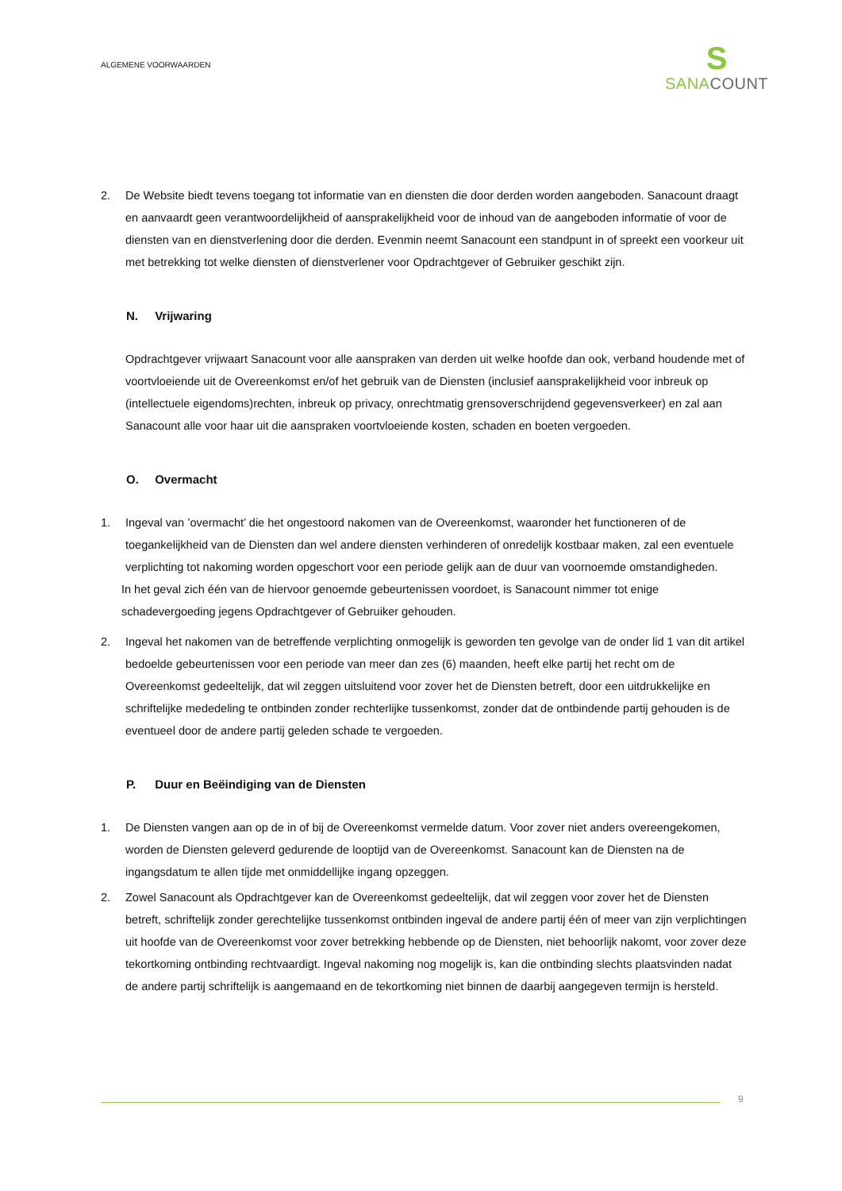ALGEMENE VOORWAARDEN
S
SANA COUNT
2. De Website biedt tevens toegang tot informatie van en diensten die door derden worden aangeboden. Sanacount draagt en aanvaardt geen verantwoordelijkheid of aansprakelijkheid voor de inhoud van de aangeboden informatie of voor de diensten van en dienstverlening door die derden. Evenmin neemt Sanacount een standpunt in of spreekt een voorkeur uit met betrekking tot welke diensten of dienstverlener voor Opdrachtgever of Gebruiker geschikt zijn.
N. Vrijwaring
Opdrachtgever vrijwaart Sanacount voor alle aanspraken van derden uit welke hoofde dan ook, verband houdende met of voortvloeiende uit de Overeenkomst en/of het gebruik van de Diensten (inclusief aansprakelijkheid voor inbreuk op (intellectuele eigendoms)rechten, inbreuk op privacy, onrechtmatig grensoverschrijdend gegevensverkeer) en zal aan Sanacount alle voor haar uit die aanspraken voortvloeiende kosten, schaden en boeten vergoeden.
O. Overmacht
1. Ingeval van ’overmacht’ die het ongestoord nakomen van de Overeenkomst, waaronder het functioneren of de toegankelijkheid van de Diensten dan wel andere diensten verhinderen of onredelijk kostbaar maken, zal een eventuele verplichting tot nakoming worden opgeschort voor een periode gelijk aan de duur van voornoemde omstandigheden.
In het geval zich één van de hiervoor genoemde gebeurtenissen voordoet, is Sanacount nimmer tot enige schadevergoeding jegens Opdrachtgever of Gebruiker gehouden.
2. Ingeval het nakomen van de betreffende verplichting onmogelijk is geworden ten gevolge van de onder lid 1 van dit artikel bedoelde gebeurtenissen voor een periode van meer dan zes (6) maanden, heeft elke partij het recht om de Overeenkomst gedeeltelijk, dat wil zeggen uitsluitend voor zover het de Diensten betreft, door een uitdrukkelijke en schriftelijke mededeling te ontbinden zonder rechterlijke tussenkomst, zonder dat de ontbindende partij gehouden is de eventueel door de andere partij geleden schade te vergoeden.
P. Duur en Beëindiging van de Diensten
1. De Diensten vangen aan op de in of bij de Overeenkomst vermelde datum. Voor zover niet anders overeengekomen, worden de Diensten geleverd gedurende de looptijd van de Overeenkomst. Sanacount kan de Diensten na de ingangsdatum te allen tijde met onmiddellijke ingang opzeggen.
2. Zowel Sanacount als Opdrachtgever kan de Overeenkomst gedeeltelijk, dat wil zeggen voor zover het de Diensten betreft, schriftelijk zonder gerechtelijke tussenkomst ontbinden ingeval de andere partij één of meer van zijn verplichtingen uit hoofde van de Overeenkomst voor zover betrekking hebbende op de Diensten, niet behoorlijk nakomt, voor zover deze tekortkoming ontbinding rechtvaardigt. Ingeval nakoming nog mogelijk is, kan die ontbinding slechts plaatsvinden nadat de andere partij schriftelijk is aangemaand en de tekortkoming niet binnen de daarbij aangegeven termijn is hersteld.
9